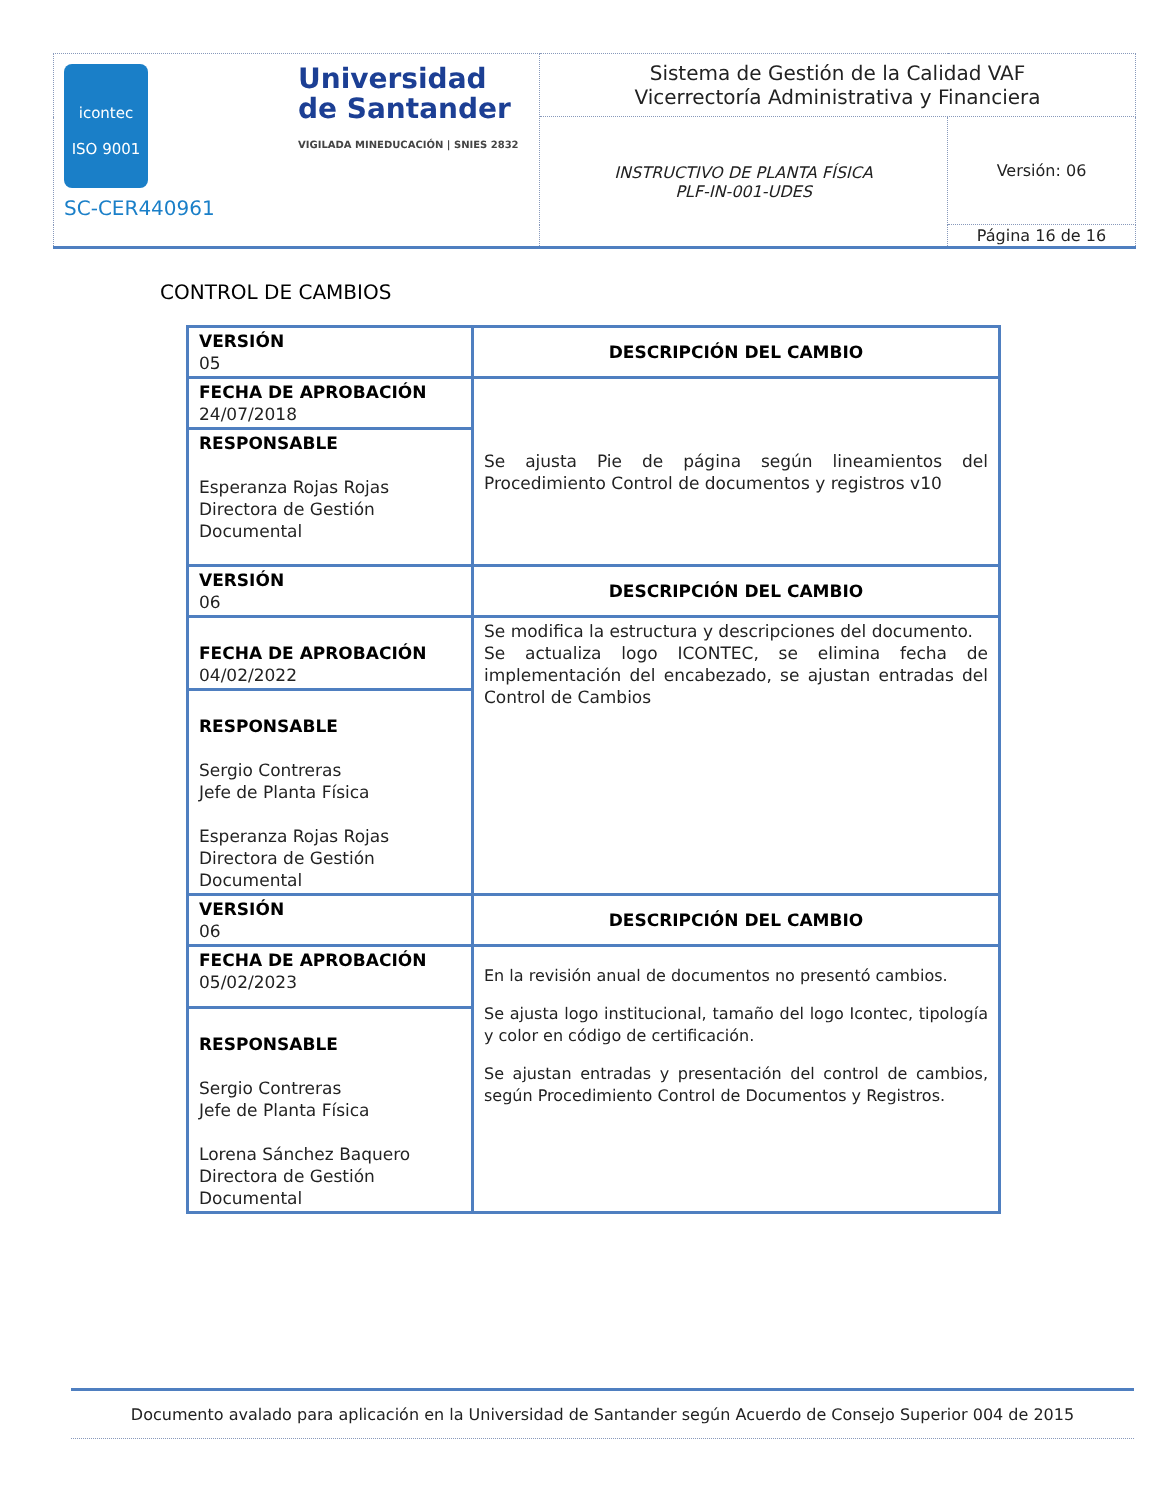| icontec ISO 9001 Universidad de Santander VIGILADA MINEDUCACIÓN / SNIES 2832 SC-CER440961 | Sistema de Gestión de la Calidad VAF Vicerrectoría Administrativa y Financiera | |
| | INSTRUCTIVO DE PLANTA FÍSICA PLF-IN-001-UDES | Versión: 06 |
| | | Página 16 de 16 |
CONTROL DE CAMBIOS
| VERSIÓN 05 | DESCRIPCIÓN DEL CAMBIO |
| FECHA DE APROBACIÓN 24/07/2018 | Se ajusta Pie de página según lineamientos del Procedimiento Control de documentos y registros v10 |
| RESPONSABLE Esperanza Rojas Rojas Directora de Gestión Documental | |
| VERSIÓN 06 | DESCRIPCIÓN DEL CAMBIO |
| FECHA DE APROBACIÓN 04/02/2022 | Se modifica la estructura y descripciones del documento. Se actualiza logo ICONTEC, se elimina fecha de implementación del encabezado, se ajustan entradas del Control de Cambios |
| RESPONSABLE Sergio Contreras Jefe de Planta Física Esperanza Rojas Rojas Directora de Gestión Documental | |
| VERSIÓN 06 | DESCRIPCIÓN DEL CAMBIO |
| FECHA DE APROBACIÓN 05/02/2023 | En la revisión anual de documentos no presentó cambios. Se ajusta logo institucional, tamaño del logo Icontec, tipología y color en código de certificación. Se ajustan entradas y presentación del control de cambios, según Procedimiento Control de Documentos y Registros. |
| RESPONSABLE Sergio Contreras Jefe de Planta Física Lorena Sánchez Baquero Directora de Gestión Documental | |
Documento avalado para aplicación en la Universidad de Santander según Acuerdo de Consejo Superior 004 de 2015